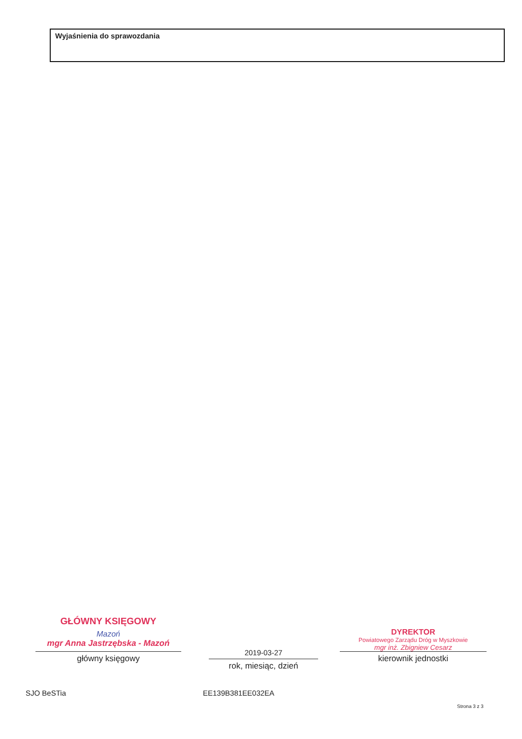Wyjaśnienia do sprawozdania
GŁÓWNY KSIĘGOWY
Mazoń
mgr Anna Jastrzębska - Mazoń
główny księgowy
2019-03-27
rok, miesiąc, dzień
DYREKTOR
Powiatowego Zarządu Dróg w Myszkowie
mgr inż. Zbigniew Cesarz
kierownik jednostki
SJO BeSTia EE139B381EE032EA
Strona 3 z 3